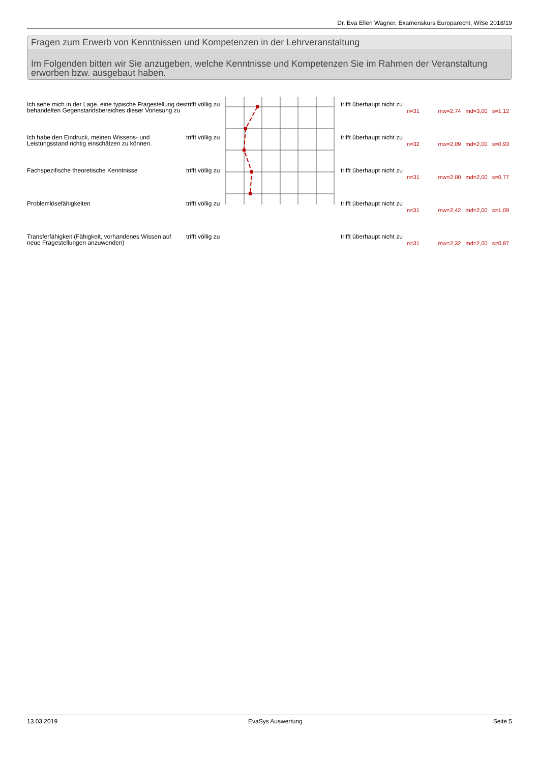Dr. Eva Ellen Wagner, Examenskurs Europarecht, WiSe 2018/19
Fragen zum Erwerb von Kenntnissen und Kompetenzen in der Lehrveranstaltung
Im Folgenden bitten wir Sie anzugeben, welche Kenntnisse und Kompetenzen Sie im Rahmen der Veranstaltung erworben bzw. ausgebaut haben.
| Ich sehe mich in der Lage, eine typische Fragestellung des behandelten Gegenstandsbereiches dieser Vorlesung zu | trifft völlig zu | | trifft überhaupt nicht zu | n=31 mw=2,74 md=3,00 s=1,12 |
| Ich habe den Eindruck, meinen Wissens- und Leistungsstand richtig einschätzen zu können. | trifft völlig zu | | trifft überhaupt nicht zu | n=32 mw=2,09 md=2,00 s=0,93 |
| Fachspezifische theoretische Kenntnisse | trifft völlig zu | | trifft überhaupt nicht zu | n=31 mw=2,00 md=2,00 s=0,77 |
| Problemlösefähigkeiten | trifft völlig zu | | trifft überhaupt nicht zu | n=31 mw=2,42 md=2,00 s=1,09 |
| Transferfähigkeit (Fähigkeit, vorhandenes Wissen auf neue Fragestellungen anzuwenden) | trifft völlig zu | | trifft überhaupt nicht zu | n=31 mw=2,32 md=2,00 s=0,87 |
13.03.2019 EvaSys Auswertung Seite 5